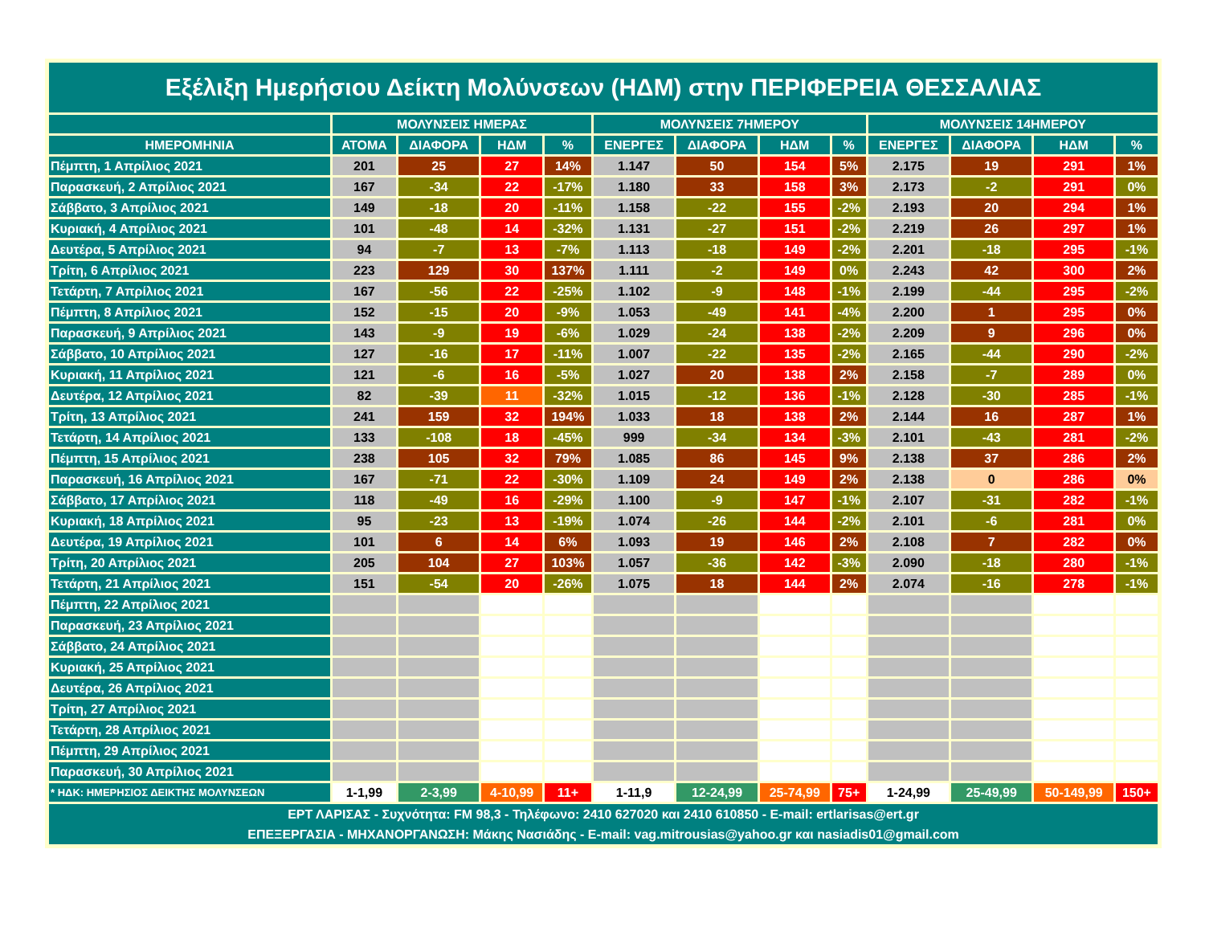| Εξέλιξη Ημερήσιου Δείκτη Μολύνσεων (ΗΔΜ) στην ΠΕΡΙΦΕΡΕΙΑ ΘΕΣΣΑΛΙΑΣ | | | | | | | | | | | | |
| | ΜΟΛΥΝΣΕΙΣ ΗΜΕΡΑΣ | | | | ΜΟΛΥΝΣΕΙΣ 7ΗΜΕΡΟΥ | | | | ΜΟΛΥΝΣΕΙΣ 14ΗΜΕΡΟΥ | | | |
| ΗΜΕΡΟΜΗΝΙΑ | ΑΤΟΜΑ | ΔΙΑΦΟΡΑ | ΗΔΜ | % | ΕΝΕΡΓΕΣ | ΔΙΑΦΟΡΑ | ΗΔΜ | % | ΕΝΕΡΓΕΣ | ΔΙΑΦΟΡΑ | ΗΔΜ | % |
| Πέμπτη, 1 Απρίλιος 2021 | 201 | 25 | 27 | 14% | 1.147 | 50 | 154 | 5% | 2.175 | 19 | 291 | 1% |
| Παρασκευή, 2 Απρίλιος 2021 | 167 | -34 | 22 | -17% | 1.180 | 33 | 158 | 3% | 2.173 | -2 | 291 | 0% |
| Σάββατο, 3 Απρίλιος 2021 | 149 | -18 | 20 | -11% | 1.158 | -22 | 155 | -2% | 2.193 | 20 | 294 | 1% |
| Κυριακή, 4 Απρίλιος 2021 | 101 | -48 | 14 | -32% | 1.131 | -27 | 151 | -2% | 2.219 | 26 | 297 | 1% |
| Δευτέρα, 5 Απρίλιος 2021 | 94 | -7 | 13 | -7% | 1.113 | -18 | 149 | -2% | 2.201 | -18 | 295 | -1% |
| Τρίτη, 6 Απρίλιος 2021 | 223 | 129 | 30 | 137% | 1.111 | -2 | 149 | 0% | 2.243 | 42 | 300 | 2% |
| Τετάρτη, 7 Απρίλιος 2021 | 167 | -56 | 22 | -25% | 1.102 | -9 | 148 | -1% | 2.199 | -44 | 295 | -2% |
| Πέμπτη, 8 Απρίλιος 2021 | 152 | -15 | 20 | -9% | 1.053 | -49 | 141 | -4% | 2.200 | 1 | 295 | 0% |
| Παρασκευή, 9 Απρίλιος 2021 | 143 | -9 | 19 | -6% | 1.029 | -24 | 138 | -2% | 2.209 | 9 | 296 | 0% |
| Σάββατο, 10 Απρίλιος 2021 | 127 | -16 | 17 | -11% | 1.007 | -22 | 135 | -2% | 2.165 | -44 | 290 | -2% |
| Κυριακή, 11 Απρίλιος 2021 | 121 | -6 | 16 | -5% | 1.027 | 20 | 138 | 2% | 2.158 | -7 | 289 | 0% |
| Δευτέρα, 12 Απρίλιος 2021 | 82 | -39 | 11 | -32% | 1.015 | -12 | 136 | -1% | 2.128 | -30 | 285 | -1% |
| Τρίτη, 13 Απρίλιος 2021 | 241 | 159 | 32 | 194% | 1.033 | 18 | 138 | 2% | 2.144 | 16 | 287 | 1% |
| Τετάρτη, 14 Απρίλιος 2021 | 133 | -108 | 18 | -45% | 999 | -34 | 134 | -3% | 2.101 | -43 | 281 | -2% |
| Πέμπτη, 15 Απρίλιος 2021 | 238 | 105 | 32 | 79% | 1.085 | 86 | 145 | 9% | 2.138 | 37 | 286 | 2% |
| Παρασκευή, 16 Απρίλιος 2021 | 167 | -71 | 22 | -30% | 1.109 | 24 | 149 | 2% | 2.138 | 0 | 286 | 0% |
| Σάββατο, 17 Απρίλιος 2021 | 118 | -49 | 16 | -29% | 1.100 | -9 | 147 | -1% | 2.107 | -31 | 282 | -1% |
| Κυριακή, 18 Απρίλιος 2021 | 95 | -23 | 13 | -19% | 1.074 | -26 | 144 | -2% | 2.101 | -6 | 281 | 0% |
| Δευτέρα, 19 Απρίλιος 2021 | 101 | 6 | 14 | 6% | 1.093 | 19 | 146 | 2% | 2.108 | 7 | 282 | 0% |
| Τρίτη, 20 Απρίλιος 2021 | 205 | 104 | 27 | 103% | 1.057 | -36 | 142 | -3% | 2.090 | -18 | 280 | -1% |
| Τετάρτη, 21 Απρίλιος 2021 | 151 | -54 | 20 | -26% | 1.075 | 18 | 144 | 2% | 2.074 | -16 | 278 | -1% |
| Πέμπτη, 22 Απρίλιος 2021 | | | | | | | | | | | | |
| Παρασκευή, 23 Απρίλιος 2021 | | | | | | | | | | | | |
| Σάββατο, 24 Απρίλιος 2021 | | | | | | | | | | | | |
| Κυριακή, 25 Απρίλιος 2021 | | | | | | | | | | | | |
| Δευτέρα, 26 Απρίλιος 2021 | | | | | | | | | | | | |
| Τρίτη, 27 Απρίλιος 2021 | | | | | | | | | | | | |
| Τετάρτη, 28 Απρίλιος 2021 | | | | | | | | | | | | |
| Πέμπτη, 29 Απρίλιος 2021 | | | | | | | | | | | | |
| Παρασκευή, 30 Απρίλιος 2021 | | | | | | | | | | | | |
| * ΗΔΚ: ΗΜΕΡΗΣΙΟΣ ΔΕΙΚΤΗΣ ΜΟΛΥΝΣΕΩΝ | 1-1,99 | 2-3,99 | 4-10,99 | 11+ | 1-11,9 | 12-24,99 | 25-74,99 | 75+ | 1-24,99 | 25-49,99 | 50-149,99 | 150+ |
| ΕΡΤ ΛΑΡΙΣΑΣ - Συχνότητα: FM 98,3 - Τηλέφωνο: 2410 627020 και 2410 610850 - E-mail: ertlarisas@ert.gr ΕΠΕΞΕΡΓΑΣΙΑ - ΜΗΧΑΝΟΡΓΑΝΩΣΗ: Μάκης Νασιάδης - E-mail: vag.mitrousias@yahoo.gr και nasiadis01@gmail.com | | | | | | | | | | | | |